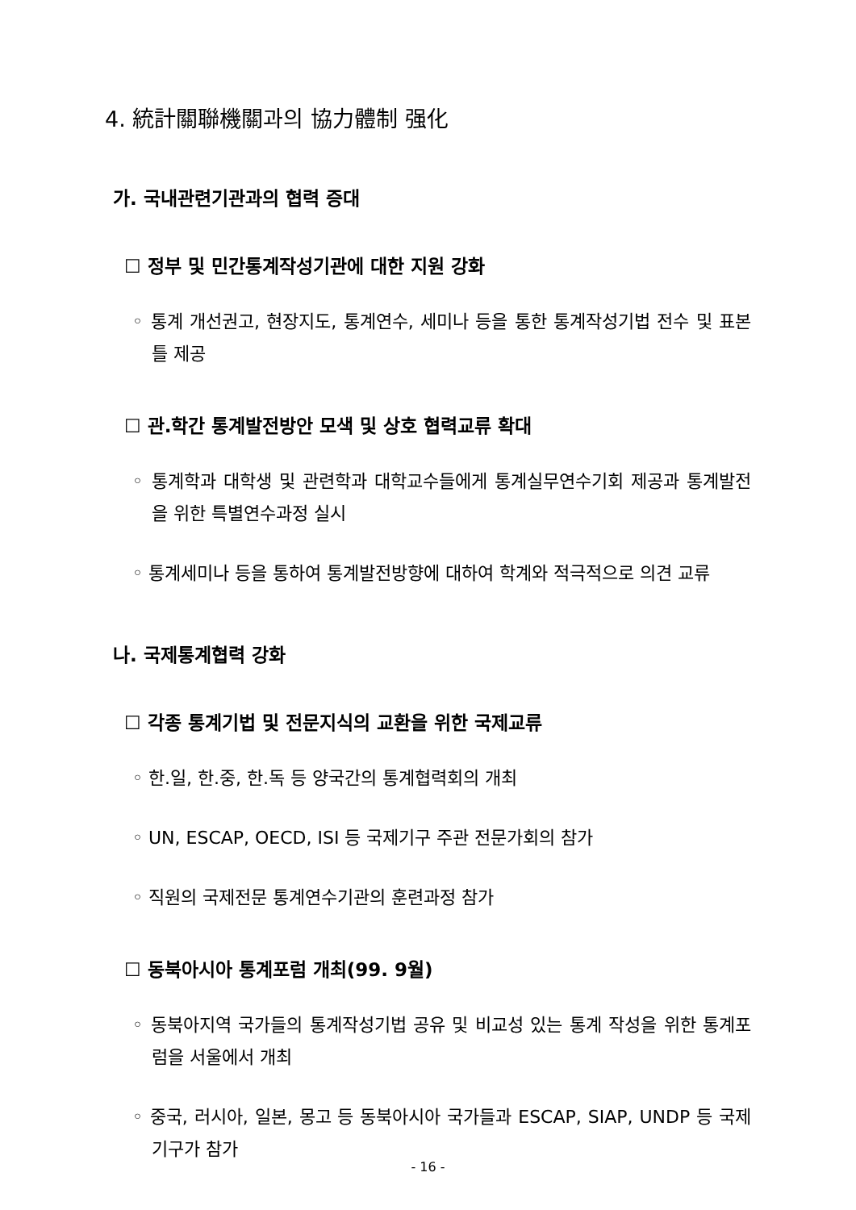4. 統計關聯機關과의 協力體制 强化
가. 국내관련기관과의 협력 증대
☐ 정부 및 민간통계작성기관에 대한 지원 강화
◦ 통계 개선권고, 현장지도, 통계연수, 세미나 등을 통한 통계작성기법 전수 및 표본틀 제공
☐ 관.학간 통계발전방안 모색 및 상호 협력교류 확대
◦ 통계학과 대학생 및 관련학과 대학교수들에게 통계실무연수기회 제공과 통계발전을 위한 특별연수과정 실시
◦ 통계세미나 등을 통하여 통계발전방향에 대하여 학계와 적극적으로 의견 교류
나. 국제통계협력 강화
☐ 각종 통계기법 및 전문지식의 교환을 위한 국제교류
◦ 한.일, 한.중, 한.독 등 양국간의 통계협력회의 개최
◦ UN, ESCAP, OECD, ISI 등 국제기구 주관 전문가회의 참가
◦ 직원의 국제전문 통계연수기관의 훈련과정 참가
☐ 동북아시아 통계포럼 개최(99. 9월)
◦ 동북아지역 국가들의 통계작성기법 공유 및 비교성 있는 통계 작성을 위한 통계포럼을 서울에서 개최
◦ 중국, 러시아, 일본, 몽고 등 동북아시아 국가들과 ESCAP, SIAP, UNDP 등 국제기구가 참가
- 16 -